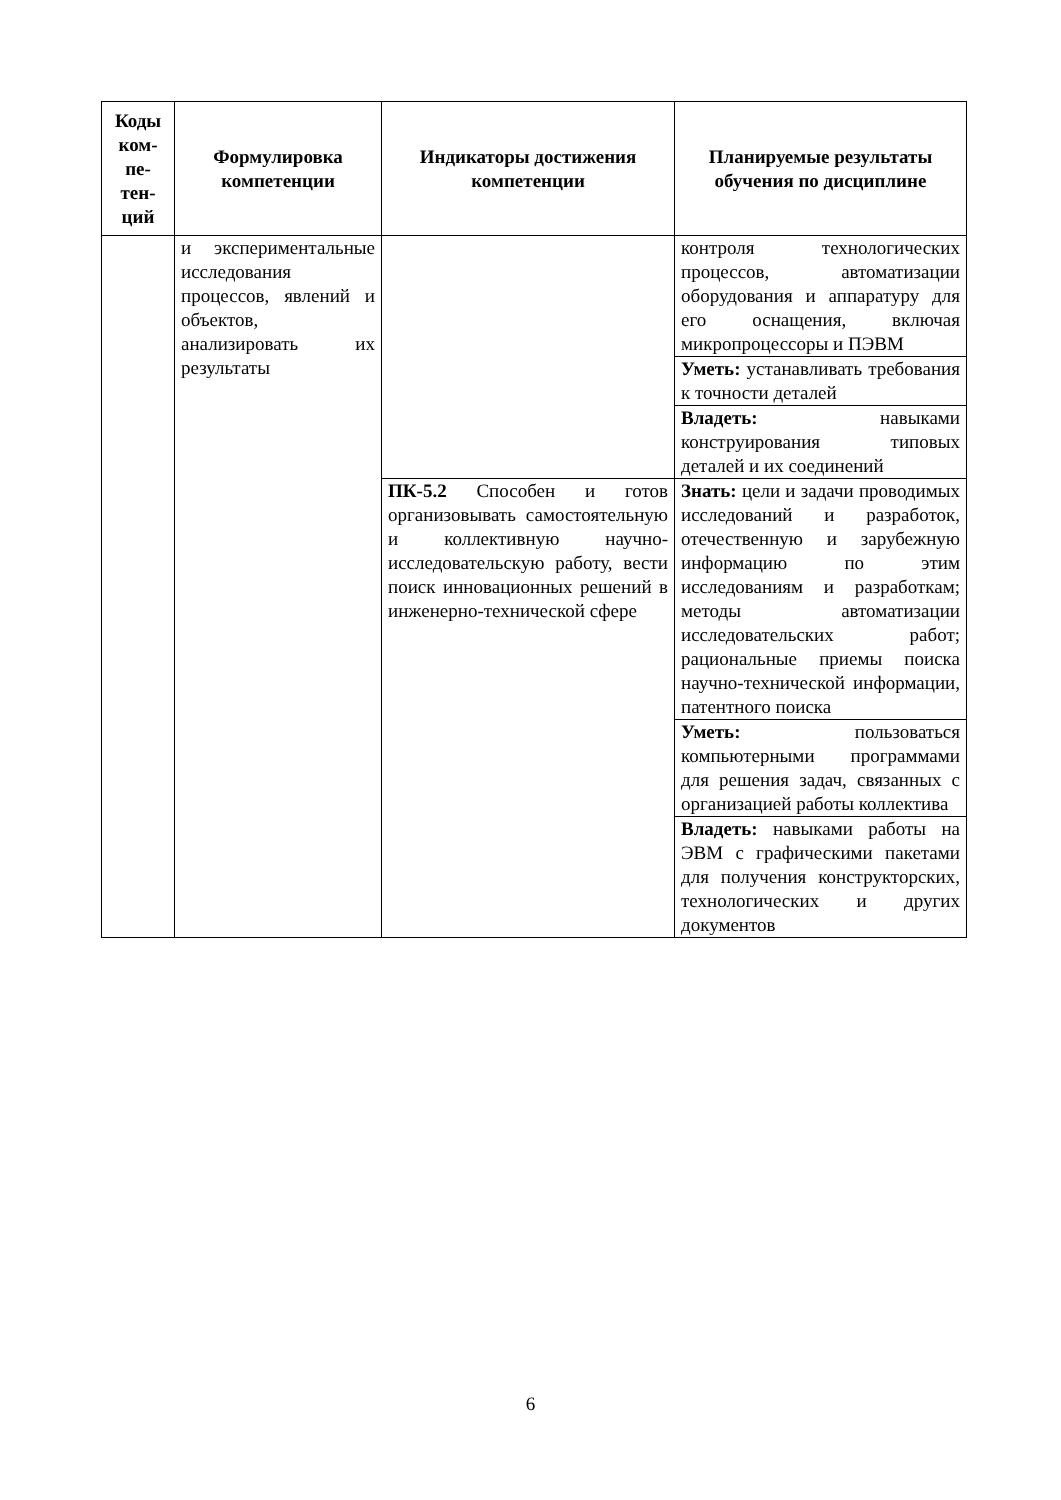| Коды ком-пе-тен-ций | Формулировка компетенции | Индикаторы достижения компетенции | Планируемые результаты обучения по дисциплине |
| --- | --- | --- | --- |
| | и экспериментальные исследования процессов, явлений и объектов, анализировать их результаты | | контроля технологических процессов, автоматизации оборудования и аппаратуру для его оснащения, включая микропроцессоры и ПЭВМ |
| | | | Уметь: устанавливать требования к точности деталей |
| | | | Владеть: навыками конструирования типовых деталей и их соединений |
| | | ПК-5.2 Способен и готов организовывать самостоятельную и коллективную научно-исследовательскую работу, вести поиск инновационных решений в инженерно-технической сфере | Знать: цели и задачи проводимых исследований и разработок, отечественную и зарубежную информацию по этим исследованиям и разработкам; методы автоматизации исследовательских работ; рациональные приемы поиска научно-технической информации, патентного поиска |
| | | | Уметь: пользоваться компьютерными программами для решения задач, связанных с организацией работы коллектива |
| | | | Владеть: навыками работы на ЭВМ с графическими пакетами для получения конструкторских, технологических и других документов |
6